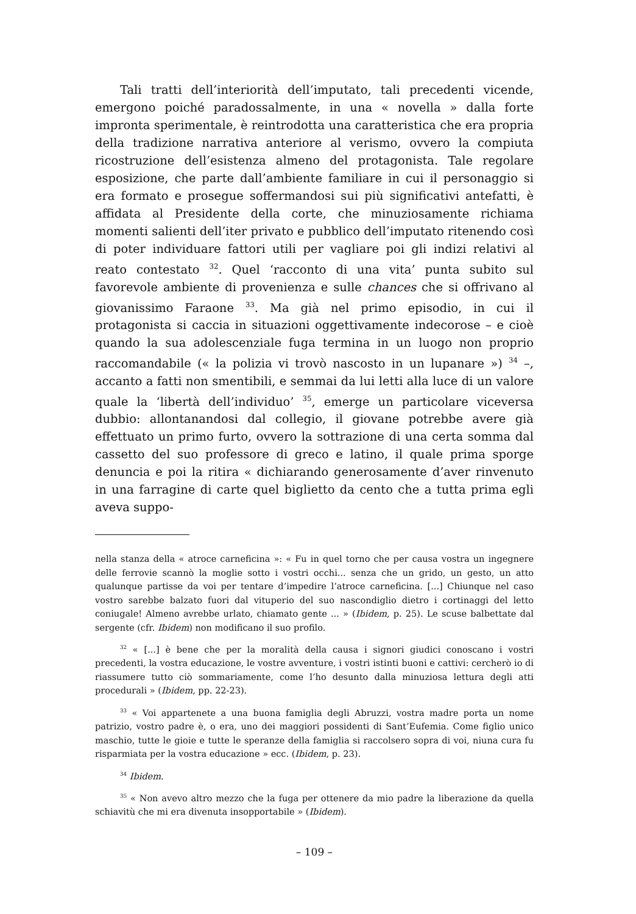Tali tratti dell’interiorità dell’imputato, tali precedenti vicende, emergono poiché paradossalmente, in una « novella » dalla forte impronta sperimentale, è reintrodotta una caratteristica che era propria della tradizione narrativa anteriore al verismo, ovvero la compiuta ricostruzione dell’esistenza almeno del protagonista. Tale regolare esposizione, che parte dall’ambiente familiare in cui il personaggio si era formato e prosegue soffermandosi sui più significativi antefatti, è affidata al Presidente della corte, che minuziosamente richiama momenti salienti dell’iter privato e pubblico dell’imputato ritenendo così di poter individuare fattori utili per vagliare poi gli indizi relativi al reato contestato <sup>32</sup>. Quel ‘racconto di una vita’ punta subito sul favorevole ambiente di provenienza e sulle chances che si offrivano al giovanissimo Faraone <sup>33</sup>. Ma già nel primo episodio, in cui il protagonista si caccia in situazioni oggettivamente indecorose – e cioè quando la sua adolescenziale fuga termina in un luogo non proprio raccomandabile (« la polizia vi trovò nascosto in un lupanare ») <sup>34</sup> –, accanto a fatti non smentibili, e semmai da lui letti alla luce di un valore quale la ‘libertà dell’individuo’ <sup>35</sup>, emerge un particolare viceversa dubbio: allontanandosi dal collegio, il giovane potrebbe avere già effettuato un primo furto, ovvero la sottrazione di una certa somma dal cassetto del suo professore di greco e latino, il quale prima sporge denuncia e poi la ritira « dichiarando generosamente d’aver rinvenuto in una farragine di carte quel biglietto da cento che a tutta prima egli aveva suppo-
nella stanza della « atroce carneficina »: « Fu in quel torno che per causa vostra un ingegnere delle ferrovie scannò la moglie sotto i vostri occhi... senza che un grido, un gesto, un atto qualunque partisse da voi per tentare d’impedire l’atroce carneficina. [...] Chiunque nel caso vostro sarebbe balzato fuori dal vituperio del suo nascondiglio dietro i cortinaggi del letto coniugale! Almeno avrebbe urlato, chiamato gente ... » (Ibidem, p. 25). Le scuse balbettate dal sergente (cfr. Ibidem) non modificano il suo profilo.
<sup>32</sup> « [...] è bene che per la moralità della causa i signori giudici conoscano i vostri precedenti, la vostra educazione, le vostre avventure, i vostri istinti buoni e cattivi: cercherò io di riassumere tutto ciò sommariamente, come l’ho desunto dalla minuziosa lettura degli atti procedurali » (Ibidem, pp. 22-23).
<sup>33</sup> « Voi appartenete a una buona famiglia degli Abruzzi, vostra madre porta un nome patrizio, vostro padre è, o era, uno dei maggiori possidenti di Sant’Eufemia. Come figlio unico maschio, tutte le gioie e tutte le speranze della famiglia si raccolsero sopra di voi, niuna cura fu risparmiata per la vostra educazione » ecc. (Ibidem, p. 23).
<sup>34</sup> Ibidem.
<sup>35</sup> « Non avevo altro mezzo che la fuga per ottenere da mio padre la liberazione da quella schiavitù che mi era divenuta insopportabile » (Ibidem).
– 109 –